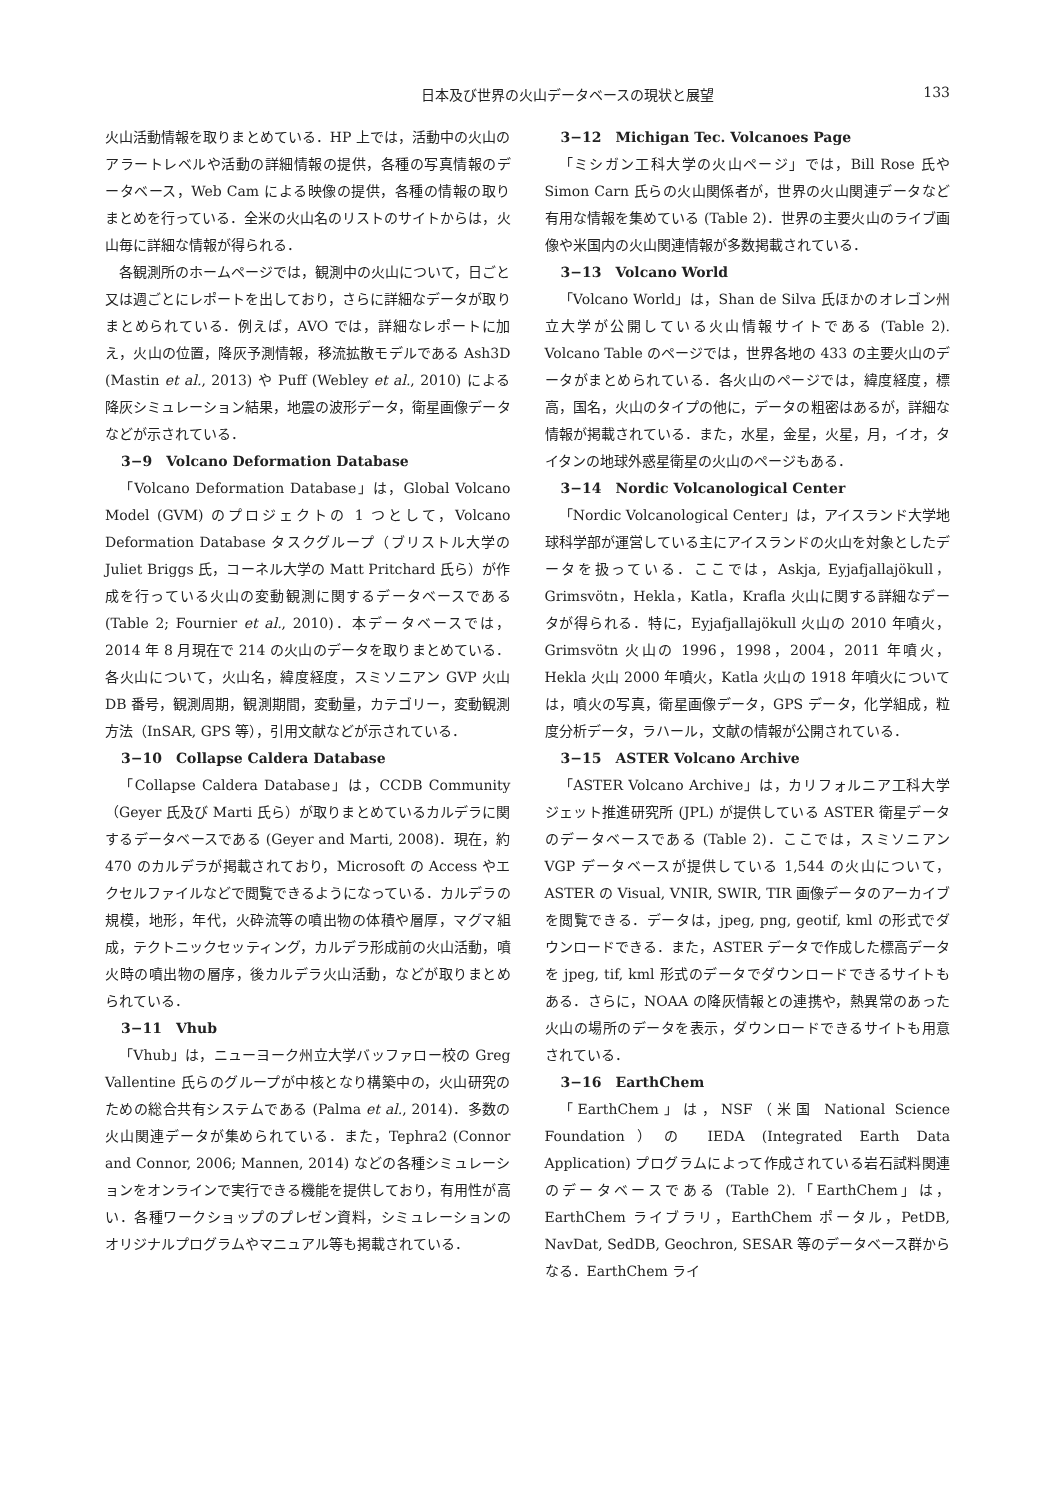日本及び世界の火山データベースの現状と展望
133
火山活動情報を取りまとめている．HP 上では，活動中の火山のアラートレベルや活動の詳細情報の提供，各種の写真情報のデータベース，Web Cam による映像の提供，各種の情報の取りまとめを行っている．全米の火山名のリストのサイトからは，火山毎に詳細な情報が得られる．
各観測所のホームページでは，観測中の火山について，日ごと又は週ごとにレポートを出しており，さらに詳細なデータが取りまとめられている．例えば，AVO では，詳細なレポートに加え，火山の位置，降灰予測情報，移流拡散モデルである Ash3D (Mastin et al., 2013) や Puff (Webley et al., 2010) による降灰シミュレーション結果，地震の波形データ，衛星画像データなどが示されている．
3−9　Volcano Deformation Database
「Volcano Deformation Database」は，Global Volcano Model (GVM) のプロジェクトの 1 つとして，Volcano Deformation Database タスクグループ（ブリストル大学の Juliet Briggs 氏，コーネル大学の Matt Pritchard 氏ら）が作成を行っている火山の変動観測に関するデータベースである (Table 2; Fournier et al., 2010)．本データベースでは，2014 年 8 月現在で 214 の火山のデータを取りまとめている．各火山について，火山名，緯度経度，スミソニアン GVP 火山 DB 番号，観測周期，観測期間，変動量，カテゴリー，変動観測方法（InSAR, GPS 等），引用文献などが示されている．
3−10　Collapse Caldera Database
「Collapse Caldera Database」は，CCDB Community（Geyer 氏及び Marti 氏ら）が取りまとめているカルデラに関するデータベースである (Geyer and Marti, 2008)．現在，約 470 のカルデラが掲載されており，Microsoft の Access やエクセルファイルなどで閲覧できるようになっている．カルデラの規模，地形，年代，火砕流等の噴出物の体積や層厚，マグマ組成，テクトニックセッティング，カルデラ形成前の火山活動，噴火時の噴出物の層序，後カルデラ火山活動，などが取りまとめられている．
3−11　Vhub
「Vhub」は，ニューヨーク州立大学バッファロー校の Greg Vallentine 氏らのグループが中核となり構築中の，火山研究のための総合共有システムである (Palma et al., 2014)．多数の火山関連データが集められている．また，Tephra2 (Connor and Connor, 2006; Mannen, 2014) などの各種シミュレーションをオンラインで実行できる機能を提供しており，有用性が高い．各種ワークショップのプレゼン資料，シミュレーションのオリジナルプログラムやマニュアル等も掲載されている．
3−12　Michigan Tec. Volcanoes Page
「ミシガン工科大学の火山ページ」では，Bill Rose 氏や Simon Carn 氏らの火山関係者が，世界の火山関連データなど有用な情報を集めている (Table 2)．世界の主要火山のライブ画像や米国内の火山関連情報が多数掲載されている．
3−13　Volcano World
「Volcano World」は，Shan de Silva 氏ほかのオレゴン州立大学が公開している火山情報サイトである (Table 2). Volcano Table のページでは，世界各地の 433 の主要火山のデータがまとめられている．各火山のページでは，緯度経度，標高，国名，火山のタイプの他に，データの粗密はあるが，詳細な情報が掲載されている．また，水星，金星，火星，月，イオ，タイタンの地球外惑星衛星の火山のページもある．
3−14　Nordic Volcanological Center
「Nordic Volcanological Center」は，アイスランド大学地球科学部が運営している主にアイスランドの火山を対象としたデータを扱っている．ここでは，Askja, Eyjafjallajökull，Grimsvötn，Hekla，Katla，Krafla 火山に関する詳細なデータが得られる．特に，Eyjafjallajökull 火山の 2010 年噴火，Grimsvötn 火山の 1996，1998，2004，2011 年噴火，Hekla 火山 2000 年噴火，Katla 火山の 1918 年噴火については，噴火の写真，衛星画像データ，GPS データ，化学組成，粒度分析データ，ラハール，文献の情報が公開されている．
3−15　ASTER Volcano Archive
「ASTER Volcano Archive」は，カリフォルニア工科大学ジェット推進研究所 (JPL) が提供している ASTER 衛星データのデータベースである (Table 2)．ここでは，スミソニアン VGP データベースが提供している 1,544 の火山について，ASTER の Visual, VNIR, SWIR, TIR 画像データのアーカイブを閲覧できる．データは，jpeg, png, geotif, kml の形式でダウンロードできる．また，ASTER データで作成した標高データを jpeg, tif, kml 形式のデータでダウンロードできるサイトもある．さらに，NOAA の降灰情報との連携や，熱異常のあった火山の場所のデータを表示，ダウンロードできるサイトも用意されている．
3−16　EarthChem
「EarthChem」は，NSF（米国 National Science Foundation）の IEDA (Integrated Earth Data Application) プログラムによって作成されている岩石試料関連のデータベースである (Table 2).「EarthChem」は，EarthChem ライブラリ，EarthChem ポータル，PetDB, NavDat, SedDB, Geochron, SESAR 等のデータベース群からなる．EarthChem ライ